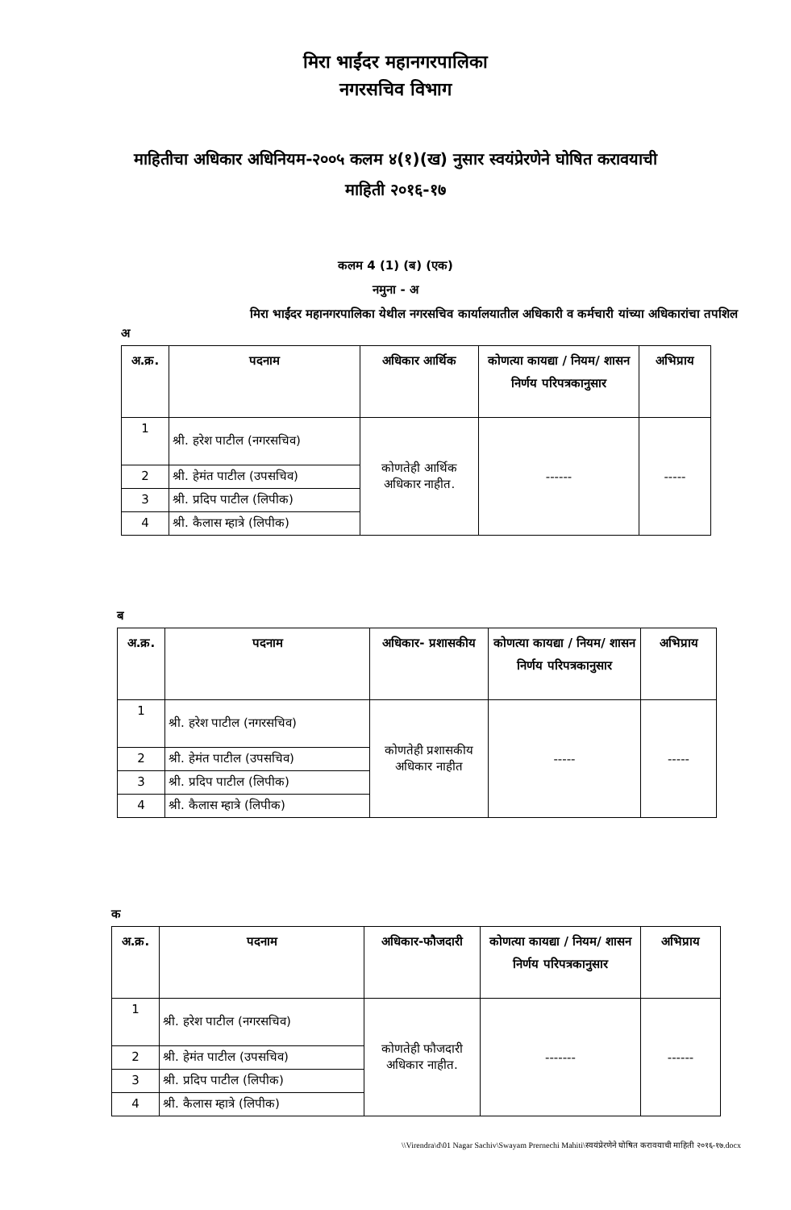मिरा भाईंदर महानगरपालिका
नगरसचिव विभाग
माहितीचा अधिकार अधिनियम-२००५ कलम ४(१)(ख) नुसार स्वयंप्रेरणेने घोषित करावयाची माहिती २०१६-१७
कलम 4 (1) (ब) (एक)
नमुना - अ
मिरा भाईंदर महानगरपालिका येथील नगरसचिव कार्यालयातील अधिकारी व कर्मचारी यांच्या अधिकारांचा तपशिल
अ
| अ.क्र. | पदनाम | अधिकार आर्थिक | कोणत्या कायद्या / नियम/ शासन निर्णय परिपत्रकानुसार | अभिप्राय |
| --- | --- | --- | --- | --- |
| 1 | श्री. हरेश पाटील (नगरसचिव) | कोणतेही आर्थिक अधिकार नाहीत. | ------ | ----- |
| 2 | श्री. हेमंत पाटील (उपसचिव) | | | |
| 3 | श्री. प्रदिप पाटील (लिपीक) | | | |
| 4 | श्री. कैलास म्हात्रे (लिपीक) | | | |
ब
| अ.क्र. | पदनाम | अधिकार- प्रशासकीय | कोणत्या कायद्या / नियम/ शासन निर्णय परिपत्रकानुसार | अभिप्राय |
| --- | --- | --- | --- | --- |
| 1 | श्री. हरेश पाटील (नगरसचिव) | कोणतेही प्रशासकीय अधिकार नाहीत | ----- | ----- |
| 2 | श्री. हेमंत पाटील (उपसचिव) | | | |
| 3 | श्री. प्रदिप पाटील (लिपीक) | | | |
| 4 | श्री. कैलास म्हात्रे (लिपीक) | | | |
क
| अ.क्र. | पदनाम | अधिकार-फौजदारी | कोणत्या कायद्या / नियम/ शासन निर्णय परिपत्रकानुसार | अभिप्राय |
| --- | --- | --- | --- | --- |
| 1 | श्री. हरेश पाटील (नगरसचिव) | कोणतेही फौजदारी अधिकार नाहीत. | ------- | ------ |
| 2 | श्री. हेमंत पाटील (उपसचिव) | | | |
| 3 | श्री. प्रदिप पाटील (लिपीक) | | | |
| 4 | श्री. कैलास म्हात्रे (लिपीक) | | | |
\\Virendra\d\01 Nagar Sachiv\Swayam Prernechi Mahiti\स्वयंप्रेरणेने घोषित करावयाची माहिती २०१६-१७.docx